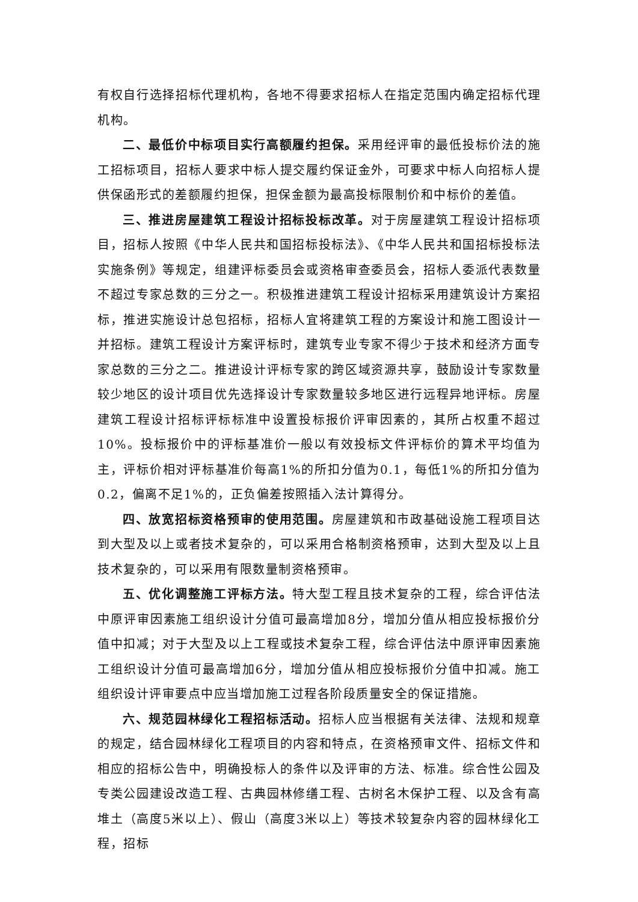有权自行选择招标代理机构，各地不得要求招标人在指定范围内确定招标代理机构。
二、最低价中标项目实行高额履约担保。采用经评审的最低投标价法的施工招标项目，招标人要求中标人提交履约保证金外，可要求中标人向招标人提供保函形式的差额履约担保，担保金额为最高投标限制价和中标价的差值。
三、推进房屋建筑工程设计招标投标改革。对于房屋建筑工程设计招标项目，招标人按照《中华人民共和国招标投标法》、《中华人民共和国招标投标法实施条例》等规定，组建评标委员会或资格审查委员会，招标人委派代表数量不超过专家总数的三分之一。积极推进建筑工程设计招标采用建筑设计方案招标，推进实施设计总包招标，招标人宜将建筑工程的方案设计和施工图设计一并招标。建筑工程设计方案评标时，建筑专业专家不得少于技术和经济方面专家总数的三分之二。推进设计评标专家的跨区域资源共享，鼓励设计专家数量较少地区的设计项目优先选择设计专家数量较多地区进行远程异地评标。房屋建筑工程设计招标评标标准中设置投标报价评审因素的，其所占权重不超过10%。投标报价中的评标基准价一般以有效投标文件评标价的算术平均值为主，评标价相对评标基准价每高1%的所扣分值为0.1，每低1%的所扣分值为0.2，偏离不足1%的，正负偏差按照插入法计算得分。
四、放宽招标资格预审的使用范围。房屋建筑和市政基础设施工程项目达到大型及以上或者技术复杂的，可以采用合格制资格预审，达到大型及以上且技术复杂的，可以采用有限数量制资格预审。
五、优化调整施工评标方法。特大型工程且技术复杂的工程，综合评估法中原评审因素施工组织设计分值可最高增加8分，增加分值从相应投标报价分值中扣减；对于大型及以上工程或技术复杂工程，综合评估法中原评审因素施工组织设计分值可最高增加6分，增加分值从相应投标报价分值中扣减。施工组织设计评审要点中应当增加施工过程各阶段质量安全的保证措施。
六、规范园林绿化工程招标活动。招标人应当根据有关法律、法规和规章的规定，结合园林绿化工程项目的内容和特点，在资格预审文件、招标文件和相应的招标公告中，明确投标人的条件以及评审的方法、标准。综合性公园及专类公园建设改造工程、古典园林修缮工程、古树名木保护工程、以及含有高堆土（高度5米以上）、假山（高度3米以上）等技术较复杂内容的园林绿化工程，招标